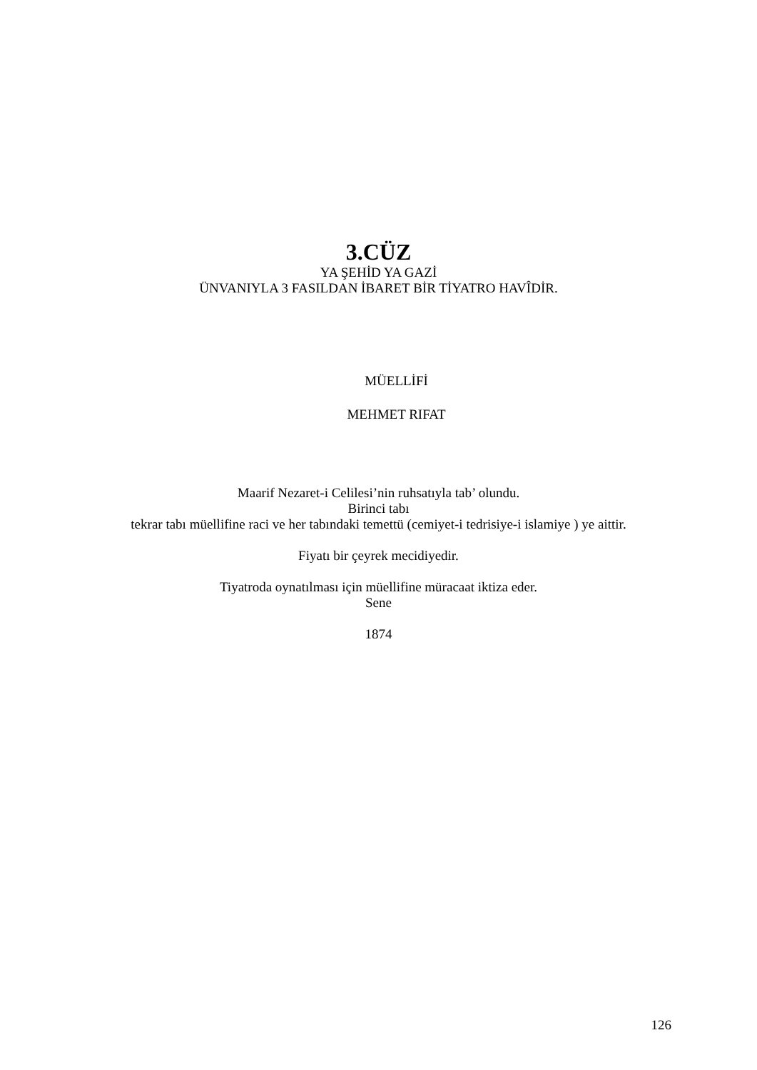3.CÜZ
YA ŞEHİD YA GAZİ
ÜNVANIYLA 3 FASILDAN İBARET BİR TİYATRO HAVÎDİR.
MÜELLİFİ
MEHMET RIFAT
Maarif Nezaret-i Celilesi’nin ruhsatıyla tab’ olundu.
Birinci tabı
tekrar tabı müellifine raci ve her tabındaki temettü (cemiyet-i tedrisiye-i islamiye ) ye aittir.
Fiyatı bir çeyrek mecidiyedir.
Tiyatroda oynatılması için müellifine müracaat iktiza eder.
Sene
1874
126